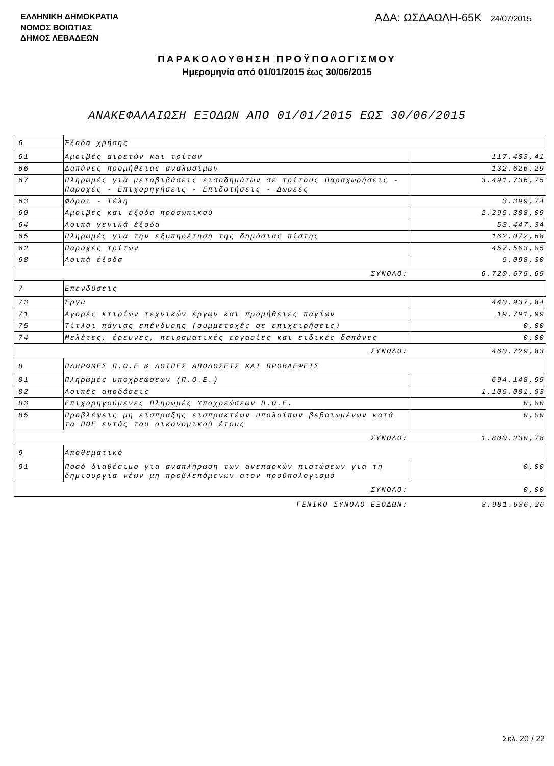ΕΛΛΗΝΙΚΗ ΔΗΜΟΚΡΑΤΙΑ
ΝΟΜΟΣ ΒΟΙΩΤΙΑΣ
ΔΗΜΟΣ ΛΕΒΑΔΕΩΝ
ΑΔΑ: ΩΣΔΑΩΛΗ-65Κ 24/07/2015
ΠΑΡΑΚΟΛΟΥΘΗΣΗ ΠΡΟΫΠΟΛΟΓΙΣΜΟΥ
Ημερομηνία από 01/01/2015 έως 30/06/2015
ΑΝΑΚΕΦΑΛΑΙΩΣΗ ΕΞΟΔΩΝ ΑΠΟ 01/01/2015 ΕΩΣ 30/06/2015
| 6 | Έξοδα χρήσης | |
| 61 | Αμοιβές αιρετών και τρίτων | 117.403,41 |
| 66 | Δαπάνες προμήθειας αναλωσίμων | 132.626,29 |
| 67 | Πληρωμές για μεταβιβάσεις εισοδημάτων σε τρίτους Παραχωρήσεις - Παροχές - Επιχορηγήσεις - Επιδοτήσεις - Δωρεές | 3.491.736,75 |
| 63 | Φόροι - Τέλη | 3.399,74 |
| 60 | Αμοιβές και έξοδα προσωπικού | 2.296.388,09 |
| 64 | Λοιπά γενικά έξοδα | 53.447,34 |
| 65 | Πληρωμές για την εξυπηρέτηση της δημόσιας πίστης | 162.072,68 |
| 62 | Παροχές τρίτων | 457.503,05 |
| 68 | Λοιπά έξοδα | 6.098,30 |
| ΣΥΝΟΛΟ: | | 6.720.675,65 |
| 7 | Επενδύσεις | |
| 73 | Έργα | 440.937,84 |
| 71 | Αγορές κτιρίων τεχνικών έργων και προμήθειες παγίων | 19.791,99 |
| 75 | Τίτλοι πάγιας επένδυσης (συμμετοχές σε επιχειρήσεις) | 0,00 |
| 74 | Μελέτες, έρευνες, πειραματικές εργασίες και ειδικές δαπάνες | 0,00 |
| ΣΥΝΟΛΟ: | | 460.729,83 |
| 8 | ΠΛΗΡΩΜΕΣ Π.Ο.Ε & ΛΟΙΠΕΣ ΑΠΟΔΟΣΕΙΣ ΚΑΙ ΠΡΟΒΛΕΨΕΙΣ | |
| 81 | Πληρωμές υποχρεώσεων (Π.Ο.Ε.) | 694.148,95 |
| 82 | Λοιπές αποδόσεις | 1.106.081,83 |
| 83 | Επιχορηγούμενες Πληρωμές Υποχρεώσεων Π.Ο.Ε. | 0,00 |
| 85 | Προβλέψεις μη είσπραξης εισπρακτέων υπολοίπων βεβαιωμένων κατά τα ΠΟΕ εντός του οικονομικού έτους | 0,00 |
| ΣΥΝΟΛΟ: | | 1.800.230,78 |
| 9 | Αποθεματικό | |
| 91 | Ποσό διαθέσιμο για αναπλήρωση των ανεπαρκών πιστώσεων για τη δημιουργία νέων μη προβλεπόμενων στον προϋπολογισμό | 0,00 |
| ΣΥΝΟΛΟ: | | 0,00 |
| ΓΕΝΙΚΟ ΣΥΝΟΛΟ ΕΞΟΔΩΝ: | | 8.981.636,26 |
Σελ. 20 / 22